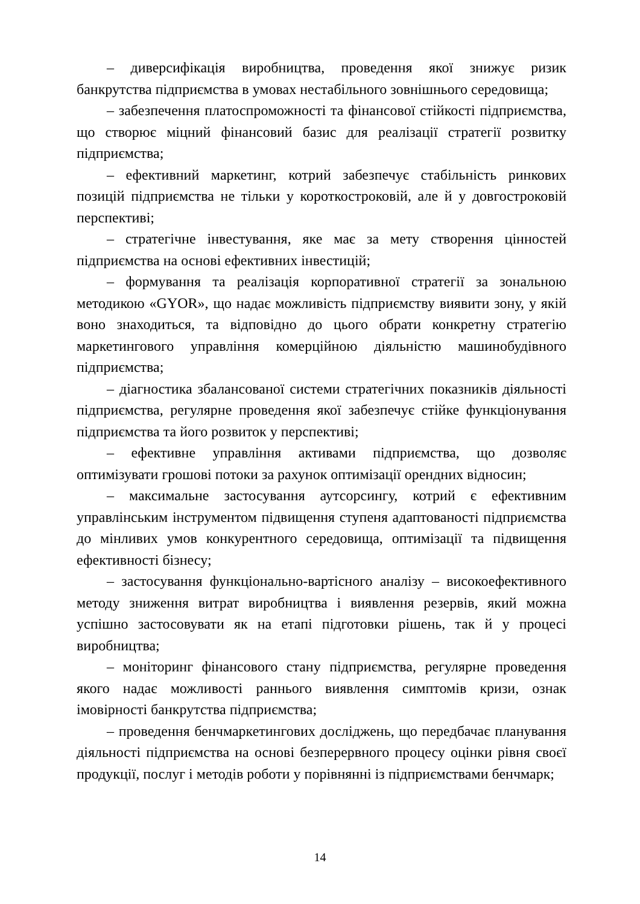– диверсифікація виробництва, проведення якої знижує ризик банкрутства підприємства в умовах нестабільного зовнішнього середовища;
– забезпечення платоспроможності та фінансової стійкості підприємства, що створює міцний фінансовий базис для реалізації стратегії розвитку підприємства;
– ефективний маркетинг, котрий забезпечує стабільність ринкових позицій підприємства не тільки у короткостроковій, але й у довгостроковій перспективі;
– стратегічне інвестування, яке має за мету створення цінностей підприємства на основі ефективних інвестицій;
– формування та реалізація корпоративної стратегії за зональною методикою «GYOR», що надає можливість підприємству виявити зону, у якій воно знаходиться, та відповідно до цього обрати конкретну стратегію маркетингового управління комерційною діяльністю машинобудівного підприємства;
– діагностика збалансованої системи стратегічних показників діяльності підприємства, регулярне проведення якої забезпечує стійке функціонування підприємства та його розвиток у перспективі;
– ефективне управління активами підприємства, що дозволяє оптимізувати грошові потоки за рахунок оптимізації орендних відносин;
– максимальне застосування аутсорсингу, котрий є ефективним управлінським інструментом підвищення ступеня адаптованості підприємства до мінливих умов конкурентного середовища, оптимізації та підвищення ефективності бізнесу;
– застосування функціонально-вартісного аналізу – високоефективного методу зниження витрат виробництва і виявлення резервів, який можна успішно застосовувати як на етапі підготовки рішень, так й у процесі виробництва;
– моніторинг фінансового стану підприємства, регулярне проведення якого надає можливості раннього виявлення симптомів кризи, ознак імовірності банкрутства підприємства;
– проведення бенчмаркетингових досліджень, що передбачає планування діяльності підприємства на основі безперервного процесу оцінки рівня своєї продукції, послуг і методів роботи у порівнянні із підприємствами бенчмарк;
14